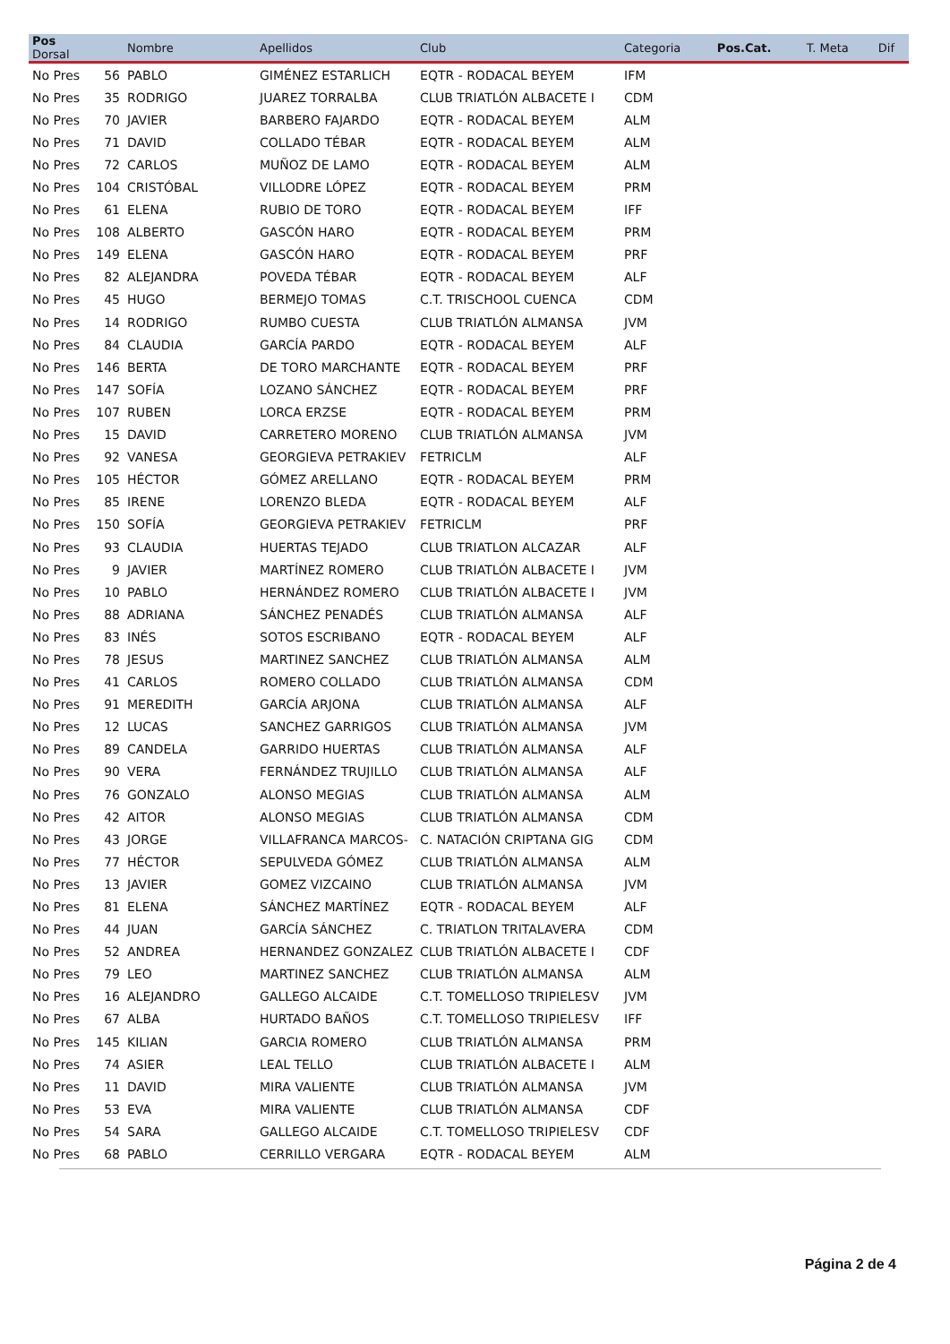| Pos Dorsal | | Nombre | Apellidos | Club | Categoria | Pos.Cat. | T. Meta | Dif |
| --- | --- | --- | --- | --- | --- | --- | --- | --- |
| No Pres | 56 | PABLO | GIMÉNEZ ESTARLICH | EQTR - RODACAL BEYEM | IFM | | | |
| No Pres | 35 | RODRIGO | JUAREZ TORRALBA | CLUB TRIATLÓN ALBACETE I | CDM | | | |
| No Pres | 70 | JAVIER | BARBERO FAJARDO | EQTR - RODACAL BEYEM | ALM | | | |
| No Pres | 71 | DAVID | COLLADO TÉBAR | EQTR - RODACAL BEYEM | ALM | | | |
| No Pres | 72 | CARLOS | MUÑOZ DE LAMO | EQTR - RODACAL BEYEM | ALM | | | |
| No Pres | 104 | CRISTÓBAL | VILLODRE LÓPEZ | EQTR - RODACAL BEYEM | PRM | | | |
| No Pres | 61 | ELENA | RUBIO DE TORO | EQTR - RODACAL BEYEM | IFF | | | |
| No Pres | 108 | ALBERTO | GASCÓN HARO | EQTR - RODACAL BEYEM | PRM | | | |
| No Pres | 149 | ELENA | GASCÓN HARO | EQTR - RODACAL BEYEM | PRF | | | |
| No Pres | 82 | ALEJANDRA | POVEDA TÉBAR | EQTR - RODACAL BEYEM | ALF | | | |
| No Pres | 45 | HUGO | BERMEJO TOMAS | C.T. TRISCHOOL CUENCA | CDM | | | |
| No Pres | 14 | RODRIGO | RUMBO CUESTA | CLUB TRIATLÓN ALMANSA | JVM | | | |
| No Pres | 84 | CLAUDIA | GARCÍA PARDO | EQTR - RODACAL BEYEM | ALF | | | |
| No Pres | 146 | BERTA | DE TORO MARCHANTE | EQTR - RODACAL BEYEM | PRF | | | |
| No Pres | 147 | SOFÍA | LOZANO SÁNCHEZ | EQTR - RODACAL BEYEM | PRF | | | |
| No Pres | 107 | RUBEN | LORCA ERZSE | EQTR - RODACAL BEYEM | PRM | | | |
| No Pres | 15 | DAVID | CARRETERO MORENO | CLUB TRIATLÓN ALMANSA | JVM | | | |
| No Pres | 92 | VANESA | GEORGIEVA PETRAKIEV | FETRICLM | ALF | | | |
| No Pres | 105 | HÉCTOR | GÓMEZ ARELLANO | EQTR - RODACAL BEYEM | PRM | | | |
| No Pres | 85 | IRENE | LORENZO BLEDA | EQTR - RODACAL BEYEM | ALF | | | |
| No Pres | 150 | SOFÍA | GEORGIEVA PETRAKIEV | FETRICLM | PRF | | | |
| No Pres | 93 | CLAUDIA | HUERTAS TEJADO | CLUB TRIATLON ALCAZAR | ALF | | | |
| No Pres | 9 | JAVIER | MARTÍNEZ ROMERO | CLUB TRIATLÓN ALBACETE I | JVM | | | |
| No Pres | 10 | PABLO | HERNÁNDEZ ROMERO | CLUB TRIATLÓN ALBACETE I | JVM | | | |
| No Pres | 88 | ADRIANA | SÁNCHEZ PENADÉS | CLUB TRIATLÓN ALMANSA | ALF | | | |
| No Pres | 83 | INÉS | SOTOS ESCRIBANO | EQTR - RODACAL BEYEM | ALF | | | |
| No Pres | 78 | JESUS | MARTINEZ SANCHEZ | CLUB TRIATLÓN ALMANSA | ALM | | | |
| No Pres | 41 | CARLOS | ROMERO COLLADO | CLUB TRIATLÓN ALMANSA | CDM | | | |
| No Pres | 91 | MEREDITH | GARCÍA ARJONA | CLUB TRIATLÓN ALMANSA | ALF | | | |
| No Pres | 12 | LUCAS | SANCHEZ GARRIGOS | CLUB TRIATLÓN ALMANSA | JVM | | | |
| No Pres | 89 | CANDELA | GARRIDO HUERTAS | CLUB TRIATLÓN ALMANSA | ALF | | | |
| No Pres | 90 | VERA | FERNÁNDEZ TRUJILLO | CLUB TRIATLÓN ALMANSA | ALF | | | |
| No Pres | 76 | GONZALO | ALONSO MEGIAS | CLUB TRIATLÓN ALMANSA | ALM | | | |
| No Pres | 42 | AITOR | ALONSO MEGIAS | CLUB TRIATLÓN ALMANSA | CDM | | | |
| No Pres | 43 | JORGE | VILLAFRANCA MARCOS- | C. NATACIÓN CRIPTANA GIG | CDM | | | |
| No Pres | 77 | HÉCTOR | SEPULVEDA GÓMEZ | CLUB TRIATLÓN ALMANSA | ALM | | | |
| No Pres | 13 | JAVIER | GOMEZ VIZCAINO | CLUB TRIATLÓN ALMANSA | JVM | | | |
| No Pres | 81 | ELENA | SÁNCHEZ MARTÍNEZ | EQTR - RODACAL BEYEM | ALF | | | |
| No Pres | 44 | JUAN | GARCÍA SÁNCHEZ | C. TRIATLON TRITALAVERA | CDM | | | |
| No Pres | 52 | ANDREA | HERNANDEZ GONZALEZ | CLUB TRIATLÓN ALBACETE I | CDF | | | |
| No Pres | 79 | LEO | MARTINEZ SANCHEZ | CLUB TRIATLÓN ALMANSA | ALM | | | |
| No Pres | 16 | ALEJANDRO | GALLEGO ALCAIDE | C.T. TOMELLOSO TRIPIELESV | JVM | | | |
| No Pres | 67 | ALBA | HURTADO BAÑOS | C.T. TOMELLOSO TRIPIELESV | IFF | | | |
| No Pres | 145 | KILIAN | GARCIA ROMERO | CLUB TRIATLÓN ALMANSA | PRM | | | |
| No Pres | 74 | ASIER | LEAL TELLO | CLUB TRIATLÓN ALBACETE I | ALM | | | |
| No Pres | 11 | DAVID | MIRA VALIENTE | CLUB TRIATLÓN ALMANSA | JVM | | | |
| No Pres | 53 | EVA | MIRA VALIENTE | CLUB TRIATLÓN ALMANSA | CDF | | | |
| No Pres | 54 | SARA | GALLEGO ALCAIDE | C.T. TOMELLOSO TRIPIELESV | CDF | | | |
| No Pres | 68 | PABLO | CERRILLO VERGARA | EQTR - RODACAL BEYEM | ALM | | | |
Página 2 de 4